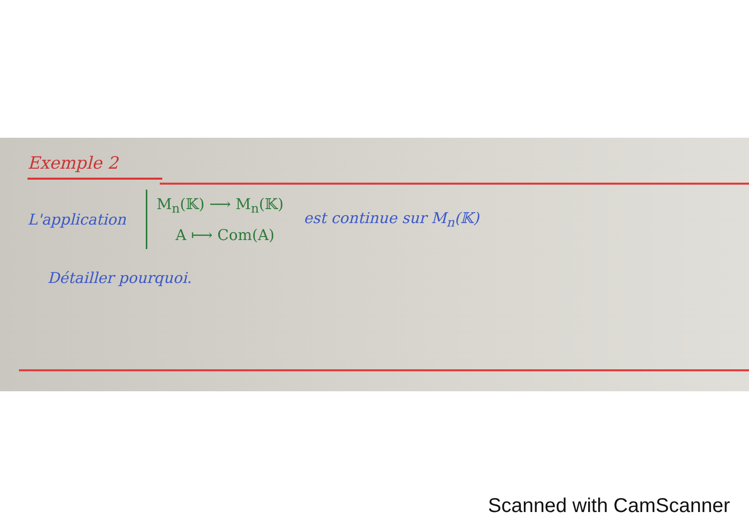Exemple 2
L'application
M<sub>n</sub>(𝕂) ⟶ M<sub>n</sub>(𝕂)
A ⟼ Com(A)
est continue sur M<sub>n</sub>(𝕂)
Détailler pourquoi.
Scanned with CamScanner